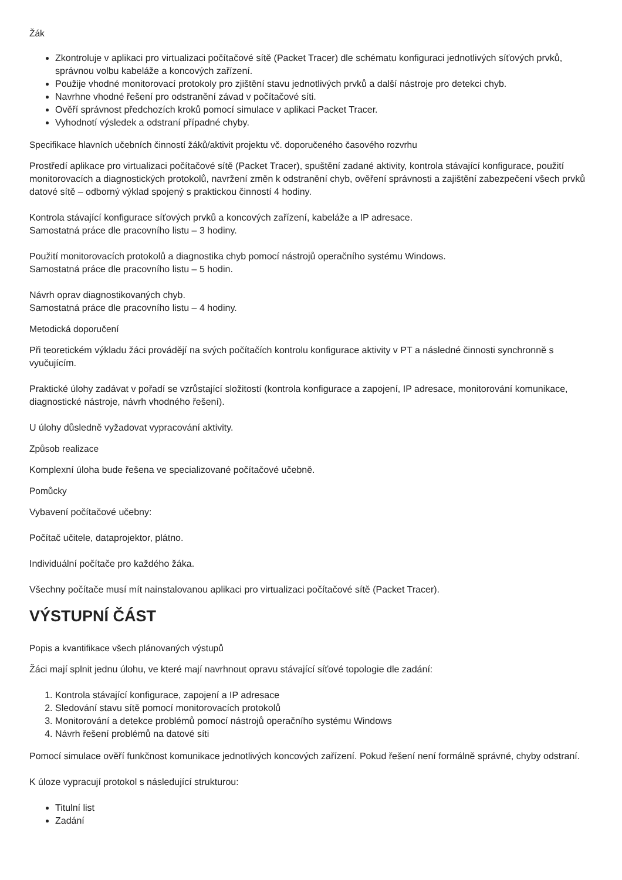Žák
Zkontroluje v aplikaci pro virtualizaci počítačové sítě (Packet Tracer) dle schématu konfiguraci jednotlivých síťových prvků, správnou volbu kabeláže a koncových zařízení.
Použije vhodné monitorovací protokoly pro zjištění stavu jednotlivých prvků a další nástroje pro detekci chyb.
Navrhne vhodné řešení pro odstranění závad v počítačové síti.
Ověří správnost předchozích kroků pomocí simulace v aplikaci Packet Tracer.
Vyhodnotí výsledek a odstraní případné chyby.
Specifikace hlavních učebních činností žáků/aktivit projektu vč. doporučeného časového rozvrhu
Prostředí aplikace pro virtualizaci počítačové sítě (Packet Tracer), spuštění zadané aktivity, kontrola stávající konfigurace, použití monitorovacích a diagnostických protokolů, navržení změn k odstranění chyb, ověření správnosti a zajištění zabezpečení všech prvků datové sítě – odborný výklad spojený s praktickou činností 4 hodiny.
Kontrola stávající konfigurace síťových prvků a koncových zařízení, kabeláže a IP adresace.
Samostatná práce dle pracovního listu – 3 hodiny.
Použití monitorovacích protokolů a diagnostika chyb pomocí nástrojů operačního systému Windows.
Samostatná práce dle pracovního listu – 5 hodin.
Návrh oprav diagnostikovaných chyb.
Samostatná práce dle pracovního listu – 4 hodiny.
Metodická doporučení
Při teoretickém výkladu žáci provádějí na svých počítačích kontrolu konfigurace aktivity v PT a následné činnosti synchronně s vyučujícím.
Praktické úlohy zadávat v pořadí se vzrůstající složitostí (kontrola konfigurace a zapojení, IP adresace, monitorování komunikace, diagnostické nástroje, návrh vhodného řešení).
U úlohy důsledně vyžadovat vypracování aktivity.
Způsob realizace
Komplexní úloha bude řešena ve specializované počítačové učebně.
Pomůcky
Vybavení počítačové učebny:
Počítač učitele, dataprojektor, plátno.
Individuální počítače pro každého žáka.
Všechny počítače musí mít nainstalovanou aplikaci pro virtualizaci počítačové sítě (Packet Tracer).
VÝSTUPNÍ ČÁST
Popis a kvantifikace všech plánovaných výstupů
Žáci mají splnit jednu úlohu, ve které mají navrhnout opravu stávající síťové topologie dle zadání:
1. Kontrola stávající konfigurace, zapojení a IP adresace
2. Sledování stavu sítě pomocí monitorovacích protokolů
3. Monitorování a detekce problémů pomocí nástrojů operačního systému Windows
4. Návrh řešení problémů na datové síti
Pomocí simulace ověří funkčnost komunikace jednotlivých koncových zařízení. Pokud řešení není formálně správné, chyby odstraní.
K úloze vypracují protokol s následující strukturou:
Titulní list
Zadání